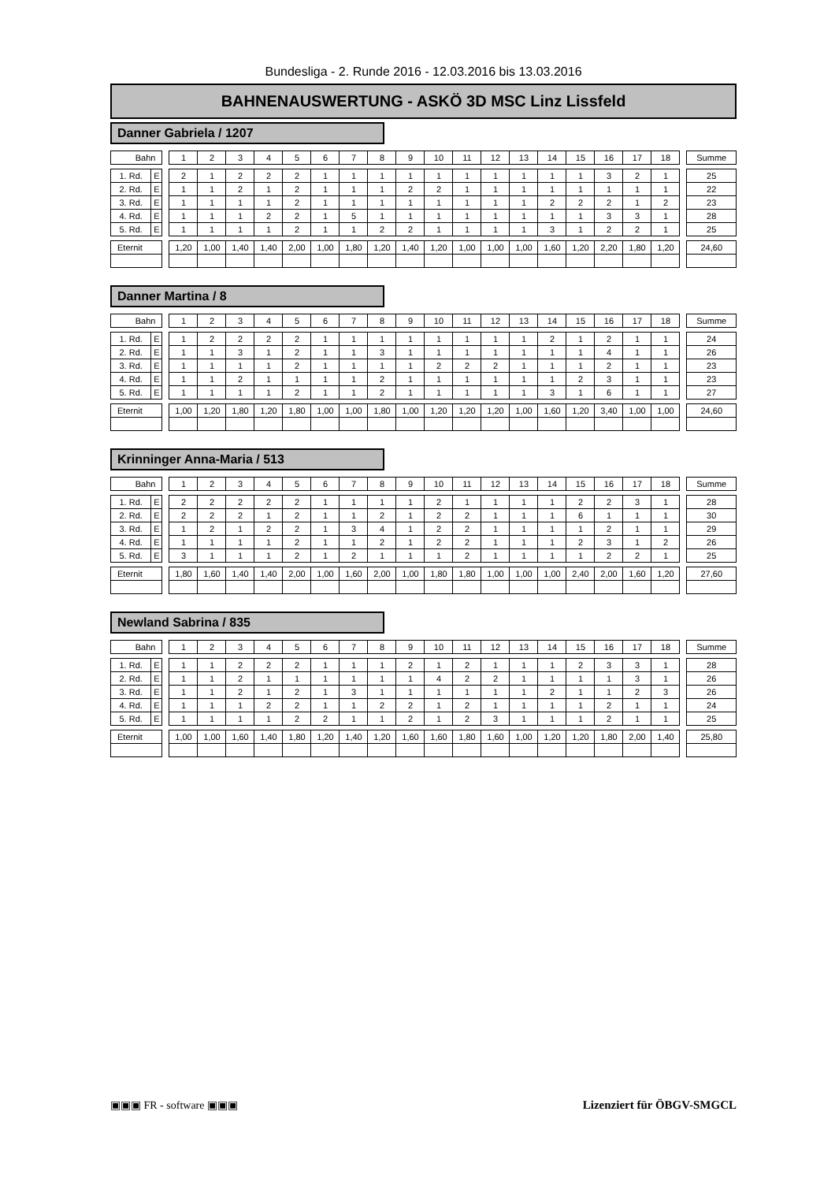Bundesliga - 2. Runde 2016 - 12.03.2016 bis 13.03.2016
BAHNENAUSWERTUNG - ASKÖ 3D MSC Linz Lissfeld
Danner Gabriela / 1207
| Bahn | | | 1 | 2 | 3 | 4 | 5 | 6 | 7 | 8 | 9 | 10 | 11 | 12 | 13 | 14 | 15 | 16 | 17 | 18 | | Summe |
| 1. Rd. | E | | 2 | 1 | 2 | 2 | 2 | 1 | 1 | 1 | 1 | 1 | 1 | 1 | 1 | 1 | 1 | 3 | 2 | 1 | | 25 |
| 2. Rd. | E | | 1 | 1 | 2 | 1 | 2 | 1 | 1 | 1 | 2 | 2 | 1 | 1 | 1 | 1 | 1 | 1 | 1 | 1 | | 22 |
| 3. Rd. | E | | 1 | 1 | 1 | 1 | 2 | 1 | 1 | 1 | 1 | 1 | 1 | 1 | 1 | 2 | 2 | 2 | 1 | 2 | | 23 |
| 4. Rd. | E | | 1 | 1 | 1 | 2 | 2 | 1 | 5 | 1 | 1 | 1 | 1 | 1 | 1 | 1 | 1 | 3 | 3 | 1 | | 28 |
| 5. Rd. | E | | 1 | 1 | 1 | 1 | 2 | 1 | 1 | 2 | 2 | 1 | 1 | 1 | 1 | 3 | 1 | 2 | 2 | 1 | | 25 |
| Eternit | | | 1,20 | 1,00 | 1,40 | 1,40 | 2,00 | 1,00 | 1,80 | 1,20 | 1,40 | 1,20 | 1,00 | 1,00 | 1,00 | 1,60 | 1,20 | 2,20 | 1,80 | 1,20 | | 24,60 |
Danner Martina / 8
| Bahn | | | 1 | 2 | 3 | 4 | 5 | 6 | 7 | 8 | 9 | 10 | 11 | 12 | 13 | 14 | 15 | 16 | 17 | 18 | | Summe |
| 1. Rd. | E | | 1 | 2 | 2 | 2 | 2 | 1 | 1 | 1 | 1 | 1 | 1 | 1 | 1 | 2 | 1 | 2 | 1 | 1 | | 24 |
| 2. Rd. | E | | 1 | 1 | 3 | 1 | 2 | 1 | 1 | 3 | 1 | 1 | 1 | 1 | 1 | 1 | 1 | 4 | 1 | 1 | | 26 |
| 3. Rd. | E | | 1 | 1 | 1 | 1 | 2 | 1 | 1 | 1 | 1 | 2 | 2 | 2 | 1 | 1 | 1 | 2 | 1 | 1 | | 23 |
| 4. Rd. | E | | 1 | 1 | 2 | 1 | 1 | 1 | 1 | 2 | 1 | 1 | 1 | 1 | 1 | 1 | 2 | 3 | 1 | 1 | | 23 |
| 5. Rd. | E | | 1 | 1 | 1 | 1 | 2 | 1 | 1 | 2 | 1 | 1 | 1 | 1 | 1 | 3 | 1 | 6 | 1 | 1 | | 27 |
| Eternit | | | 1,00 | 1,20 | 1,80 | 1,20 | 1,80 | 1,00 | 1,00 | 1,80 | 1,00 | 1,20 | 1,20 | 1,20 | 1,00 | 1,60 | 1,20 | 3,40 | 1,00 | 1,00 | | 24,60 |
Krinninger Anna-Maria / 513
| Bahn | | | 1 | 2 | 3 | 4 | 5 | 6 | 7 | 8 | 9 | 10 | 11 | 12 | 13 | 14 | 15 | 16 | 17 | 18 | | Summe |
| 1. Rd. | E | | 2 | 2 | 2 | 2 | 2 | 1 | 1 | 1 | 1 | 2 | 1 | 1 | 1 | 1 | 2 | 2 | 3 | 1 | | 28 |
| 2. Rd. | E | | 2 | 2 | 2 | 1 | 2 | 1 | 1 | 2 | 1 | 2 | 2 | 1 | 1 | 1 | 6 | 1 | 1 | 1 | | 30 |
| 3. Rd. | E | | 1 | 2 | 1 | 2 | 2 | 1 | 3 | 4 | 1 | 2 | 2 | 1 | 1 | 1 | 1 | 2 | 1 | 1 | | 29 |
| 4. Rd. | E | | 1 | 1 | 1 | 1 | 2 | 1 | 1 | 2 | 1 | 2 | 2 | 1 | 1 | 1 | 2 | 3 | 1 | 2 | | 26 |
| 5. Rd. | E | | 3 | 1 | 1 | 1 | 2 | 1 | 2 | 1 | 1 | 1 | 2 | 1 | 1 | 1 | 1 | 2 | 2 | 1 | | 25 |
| Eternit | | | 1,80 | 1,60 | 1,40 | 1,40 | 2,00 | 1,00 | 1,60 | 2,00 | 1,00 | 1,80 | 1,80 | 1,00 | 1,00 | 1,00 | 2,40 | 2,00 | 1,60 | 1,20 | | 27,60 |
Newland Sabrina / 835
| Bahn | | | 1 | 2 | 3 | 4 | 5 | 6 | 7 | 8 | 9 | 10 | 11 | 12 | 13 | 14 | 15 | 16 | 17 | 18 | | Summe |
| 1. Rd. | E | | 1 | 1 | 2 | 2 | 2 | 1 | 1 | 1 | 2 | 1 | 2 | 1 | 1 | 1 | 2 | 3 | 3 | 1 | | 28 |
| 2. Rd. | E | | 1 | 1 | 2 | 1 | 1 | 1 | 1 | 1 | 1 | 4 | 2 | 2 | 1 | 1 | 1 | 1 | 3 | 1 | | 26 |
| 3. Rd. | E | | 1 | 1 | 2 | 1 | 2 | 1 | 3 | 1 | 1 | 1 | 1 | 1 | 1 | 2 | 1 | 1 | 2 | 3 | | 26 |
| 4. Rd. | E | | 1 | 1 | 1 | 2 | 2 | 1 | 1 | 2 | 2 | 1 | 2 | 1 | 1 | 1 | 1 | 2 | 1 | 1 | | 24 |
| 5. Rd. | E | | 1 | 1 | 1 | 1 | 2 | 2 | 1 | 1 | 2 | 1 | 2 | 3 | 1 | 1 | 1 | 2 | 1 | 1 | | 25 |
| Eternit | | | 1,00 | 1,00 | 1,60 | 1,40 | 1,80 | 1,20 | 1,40 | 1,20 | 1,60 | 1,60 | 1,80 | 1,60 | 1,00 | 1,20 | 1,20 | 1,80 | 2,00 | 1,40 | | 25,80 |
▣▣▣ FR - software ▣▣▣ Lizenziert für ÖBGV-SMGCL